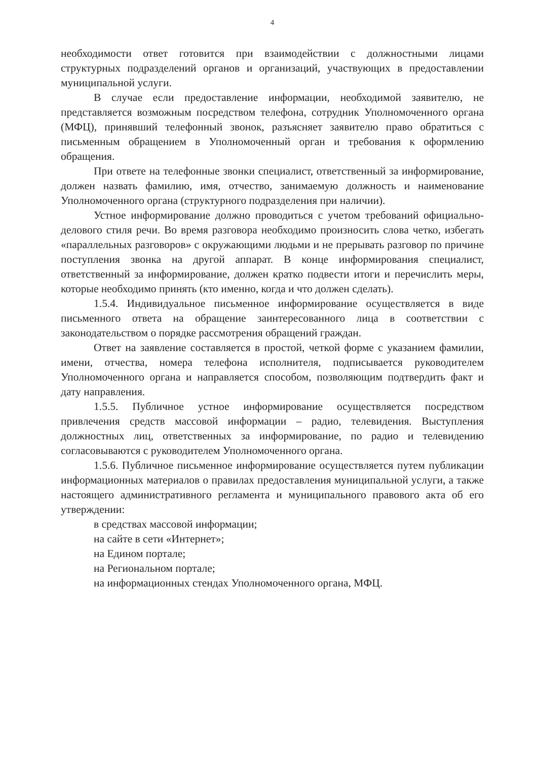4
необходимости ответ готовится при взаимодействии с должностными лицами структурных подразделений органов и организаций, участвующих в предоставлении муниципальной услуги.
В случае если предоставление информации, необходимой заявителю, не представляется возможным посредством телефона, сотрудник Уполномоченного органа (МФЦ), принявший телефонный звонок, разъясняет заявителю право обратиться с письменным обращением в Уполномоченный орган и требования к оформлению обращения.
При ответе на телефонные звонки специалист, ответственный за информирование, должен назвать фамилию, имя, отчество, занимаемую должность и наименование Уполномоченного органа (структурного подразделения при наличии).
Устное информирование должно проводиться с учетом требований официально-делового стиля речи. Во время разговора необходимо произносить слова четко, избегать «параллельных разговоров» с окружающими людьми и не прерывать разговор по причине поступления звонка на другой аппарат. В конце информирования специалист, ответственный за информирование, должен кратко подвести итоги и перечислить меры, которые необходимо принять (кто именно, когда и что должен сделать).
1.5.4. Индивидуальное письменное информирование осуществляется в виде письменного ответа на обращение заинтересованного лица в соответствии с законодательством о порядке рассмотрения обращений граждан.
Ответ на заявление составляется в простой, четкой форме с указанием фамилии, имени, отчества, номера телефона исполнителя, подписывается руководителем Уполномоченного органа и направляется способом, позволяющим подтвердить факт и дату направления.
1.5.5. Публичное устное информирование осуществляется посредством привлечения средств массовой информации – радио, телевидения. Выступления должностных лиц, ответственных за информирование, по радио и телевидению согласовываются с руководителем Уполномоченного органа.
1.5.6. Публичное письменное информирование осуществляется путем публикации информационных материалов о правилах предоставления муниципальной услуги, а также настоящего административного регламента и муниципального правового акта об его утверждении:
в средствах массовой информации;
на сайте в сети «Интернет»;
на Едином портале;
на Региональном портале;
на информационных стендах Уполномоченного органа, МФЦ.